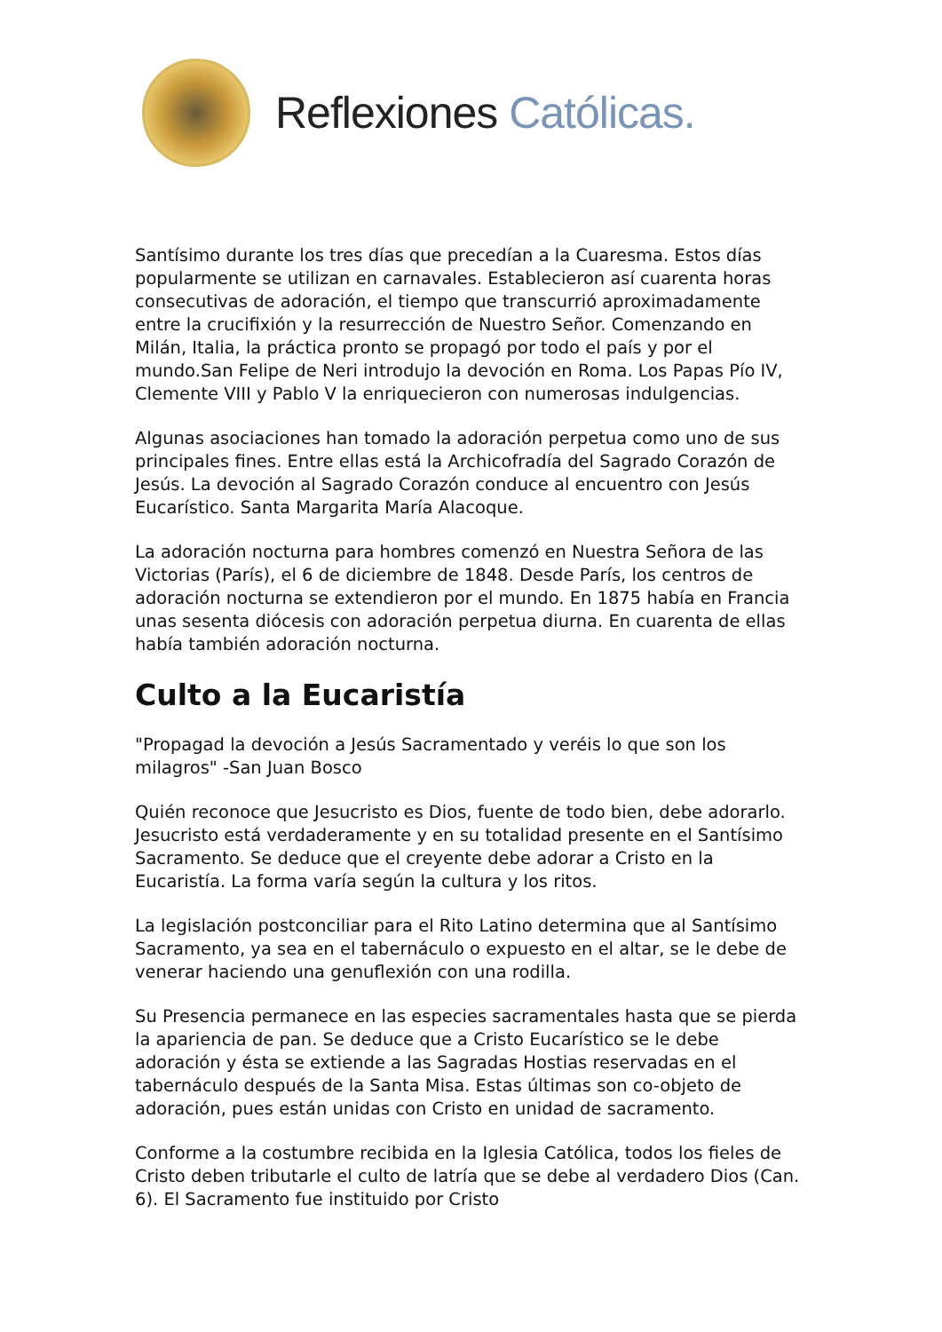Reflexiones Católicas.
Santísimo durante los tres días que precedían a la Cuaresma. Estos días popularmente se utilizan en carnavales. Establecieron así cuarenta horas consecutivas de adoración, el tiempo que transcurrió aproximadamente entre la crucifixión y la resurrección de Nuestro Señor. Comenzando en Milán, Italia, la práctica pronto se propagó por todo el país y por el mundo.San Felipe de Neri introdujo la devoción en Roma. Los Papas Pío IV, Clemente VIII y Pablo V la enriquecieron con numerosas indulgencias.
Algunas asociaciones han tomado la adoración perpetua como uno de sus principales fines. Entre ellas está la Archicofradía del Sagrado Corazón de Jesús. La devoción al Sagrado Corazón conduce al encuentro con Jesús Eucarístico. Santa Margarita María Alacoque.
La adoración nocturna para hombres comenzó en Nuestra Señora de las Victorias (París), el 6 de diciembre de 1848. Desde París, los centros de adoración nocturna se extendieron por el mundo. En 1875 había en Francia unas sesenta diócesis con adoración perpetua diurna. En cuarenta de ellas había también adoración nocturna.
Culto a la Eucaristía
"Propagad la devoción a Jesús Sacramentado y veréis lo que son los milagros" -San Juan Bosco
Quién reconoce que Jesucristo es Dios, fuente de todo bien, debe adorarlo. Jesucristo está verdaderamente y en su totalidad presente en el Santísimo Sacramento. Se deduce que el creyente debe adorar a Cristo en la Eucaristía. La forma varía según la cultura y los ritos.
La legislación postconciliar para el Rito Latino determina que al Santísimo Sacramento, ya sea en el tabernáculo o expuesto en el altar, se le debe de venerar haciendo una genuflexión con una rodilla.
Su Presencia permanece en las especies sacramentales hasta que se pierda la apariencia de pan. Se deduce que a Cristo Eucarístico se le debe adoración y ésta se extiende a las Sagradas Hostias reservadas en el tabernáculo después de la Santa Misa. Estas últimas son co-objeto de adoración, pues están unidas con Cristo en unidad de sacramento.
Conforme a la costumbre recibida en la Iglesia Católica, todos los fieles de Cristo deben tributarle el culto de latría que se debe al verdadero Dios (Can. 6). El Sacramento fue instituido por Cristo